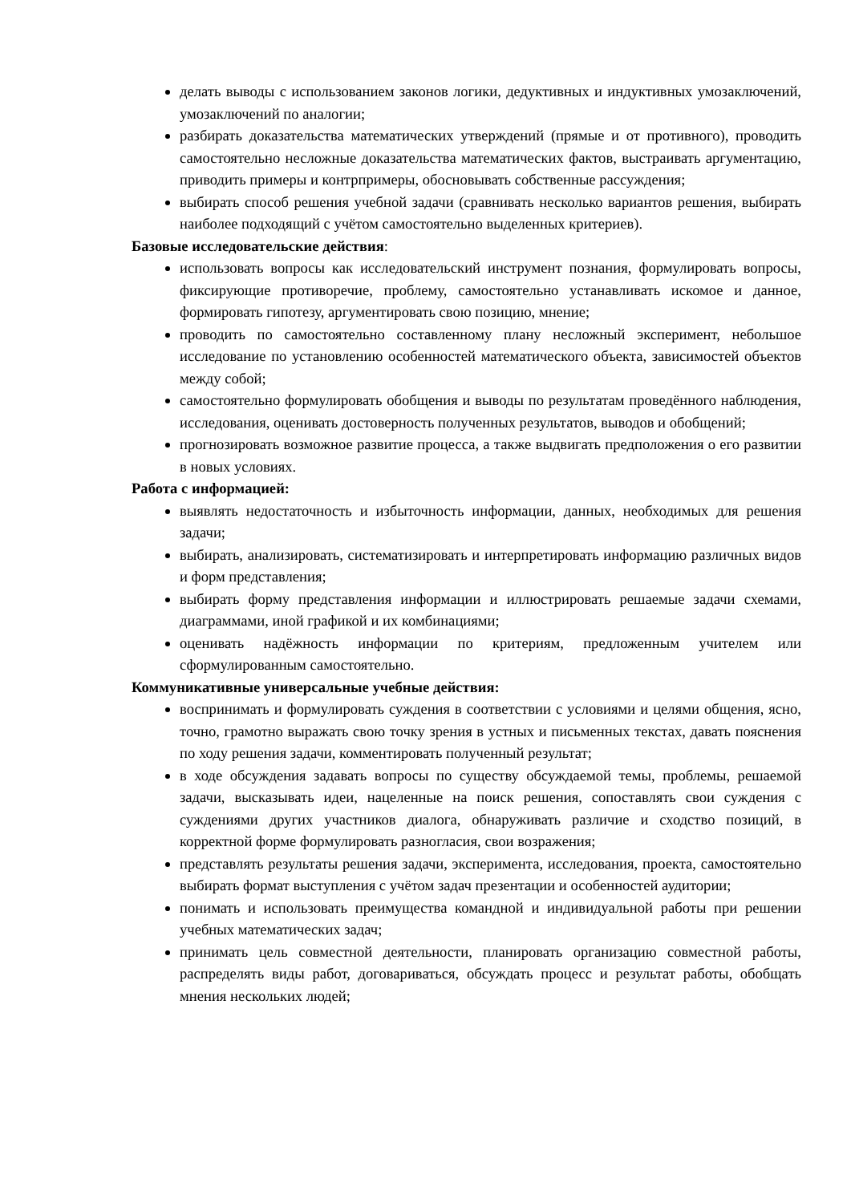делать выводы с использованием законов логики, дедуктивных и индуктивных умозаключений, умозаключений по аналогии;
разбирать доказательства математических утверждений (прямые и от противного), проводить самостоятельно несложные доказательства математических фактов, выстраивать аргументацию, приводить примеры и контрпримеры, обосновывать собственные рассуждения;
выбирать способ решения учебной задачи (сравнивать несколько вариантов решения, выбирать наиболее подходящий с учётом самостоятельно выделенных критериев).
Базовые исследовательские действия:
использовать вопросы как исследовательский инструмент познания, формулировать вопросы, фиксирующие противоречие, проблему, самостоятельно устанавливать искомое и данное, формировать гипотезу, аргументировать свою позицию, мнение;
проводить по самостоятельно составленному плану несложный эксперимент, небольшое исследование по установлению особенностей математического объекта, зависимостей объектов между собой;
самостоятельно формулировать обобщения и выводы по результатам проведённого наблюдения, исследования, оценивать достоверность полученных результатов, выводов и обобщений;
прогнозировать возможное развитие процесса, а также выдвигать предположения о его развитии в новых условиях.
Работа с информацией:
выявлять недостаточность и избыточность информации, данных, необходимых для решения задачи;
выбирать, анализировать, систематизировать и интерпретировать информацию различных видов и форм представления;
выбирать форму представления информации и иллюстрировать решаемые задачи схемами, диаграммами, иной графикой и их комбинациями;
оценивать надёжность информации по критериям, предложенным учителем или сформулированным самостоятельно.
Коммуникативные универсальные учебные действия:
воспринимать и формулировать суждения в соответствии с условиями и целями общения, ясно, точно, грамотно выражать свою точку зрения в устных и письменных текстах, давать пояснения по ходу решения задачи, комментировать полученный результат;
в ходе обсуждения задавать вопросы по существу обсуждаемой темы, проблемы, решаемой задачи, высказывать идеи, нацеленные на поиск решения, сопоставлять свои суждения с суждениями других участников диалога, обнаруживать различие и сходство позиций, в корректной форме формулировать разногласия, свои возражения;
представлять результаты решения задачи, эксперимента, исследования, проекта, самостоятельно выбирать формат выступления с учётом задач презентации и особенностей аудитории;
понимать и использовать преимущества командной и индивидуальной работы при решении учебных математических задач;
принимать цель совместной деятельности, планировать организацию совместной работы, распределять виды работ, договариваться, обсуждать процесс и результат работы, обобщать мнения нескольких людей;